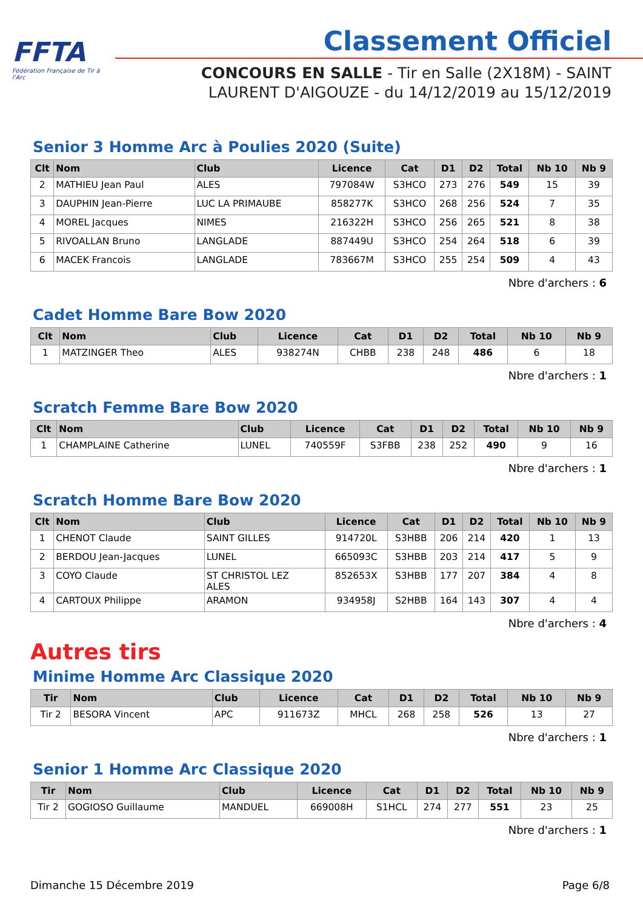FFTA
Fédération Française de Tir à l'Arc
Classement Officiel
CONCOURS EN SALLE - Tir en Salle (2X18M) - SAINT LAURENT D'AIGOUZE - du 14/12/2019 au 15/12/2019
Senior 3 Homme Arc à Poulies 2020 (Suite)
| Clt | Nom | Club | Licence | Cat | D1 | D2 | Total | Nb 10 | Nb 9 |
| --- | --- | --- | --- | --- | --- | --- | --- | --- | --- |
| 2 | MATHIEU Jean Paul | ALES | 797084W | S3HCO | 273 | 276 | 549 | 15 | 39 |
| 3 | DAUPHIN Jean-Pierre | LUC LA PRIMAUBE | 858277K | S3HCO | 268 | 256 | 524 | 7 | 35 |
| 4 | MOREL Jacques | NIMES | 216322H | S3HCO | 256 | 265 | 521 | 8 | 38 |
| 5 | RIVOALLAN Bruno | LANGLADE | 887449U | S3HCO | 254 | 264 | 518 | 6 | 39 |
| 6 | MACEK Francois | LANGLADE | 783667M | S3HCO | 255 | 254 | 509 | 4 | 43 |
Nbre d'archers : 6
Cadet Homme Bare Bow 2020
| Clt | Nom | Club | Licence | Cat | D1 | D2 | Total | Nb 10 | Nb 9 |
| --- | --- | --- | --- | --- | --- | --- | --- | --- | --- |
| 1 | MATZINGER Theo | ALES | 938274N | CHBB | 238 | 248 | 486 | 6 | 18 |
Nbre d'archers : 1
Scratch Femme Bare Bow 2020
| Clt | Nom | Club | Licence | Cat | D1 | D2 | Total | Nb 10 | Nb 9 |
| --- | --- | --- | --- | --- | --- | --- | --- | --- | --- |
| 1 | CHAMPLAINE Catherine | LUNEL | 740559F | S3FBB | 238 | 252 | 490 | 9 | 16 |
Nbre d'archers : 1
Scratch Homme Bare Bow 2020
| Clt | Nom | Club | Licence | Cat | D1 | D2 | Total | Nb 10 | Nb 9 |
| --- | --- | --- | --- | --- | --- | --- | --- | --- | --- |
| 1 | CHENOT Claude | SAINT GILLES | 914720L | S3HBB | 206 | 214 | 420 | 1 | 13 |
| 2 | BERDOU Jean-Jacques | LUNEL | 665093C | S3HBB | 203 | 214 | 417 | 5 | 9 |
| 3 | COYO Claude | ST CHRISTOL LEZ ALES | 852653X | S3HBB | 177 | 207 | 384 | 4 | 8 |
| 4 | CARTOUX Philippe | ARAMON | 934958J | S2HBB | 164 | 143 | 307 | 4 | 4 |
Nbre d'archers : 4
Autres tirs
Minime Homme Arc Classique 2020
| Tir | Nom | Club | Licence | Cat | D1 | D2 | Total | Nb 10 | Nb 9 |
| --- | --- | --- | --- | --- | --- | --- | --- | --- | --- |
| Tir 2 | BESORA Vincent | APC | 911673Z | MHCL | 268 | 258 | 526 | 13 | 27 |
Nbre d'archers : 1
Senior 1 Homme Arc Classique 2020
| Tir | Nom | Club | Licence | Cat | D1 | D2 | Total | Nb 10 | Nb 9 |
| --- | --- | --- | --- | --- | --- | --- | --- | --- | --- |
| Tir 2 | GOGIOSO Guillaume | MANDUEL | 669008H | S1HCL | 274 | 277 | 551 | 23 | 25 |
Nbre d'archers : 1
Dimanche 15 Décembre 2019 Page 6/8